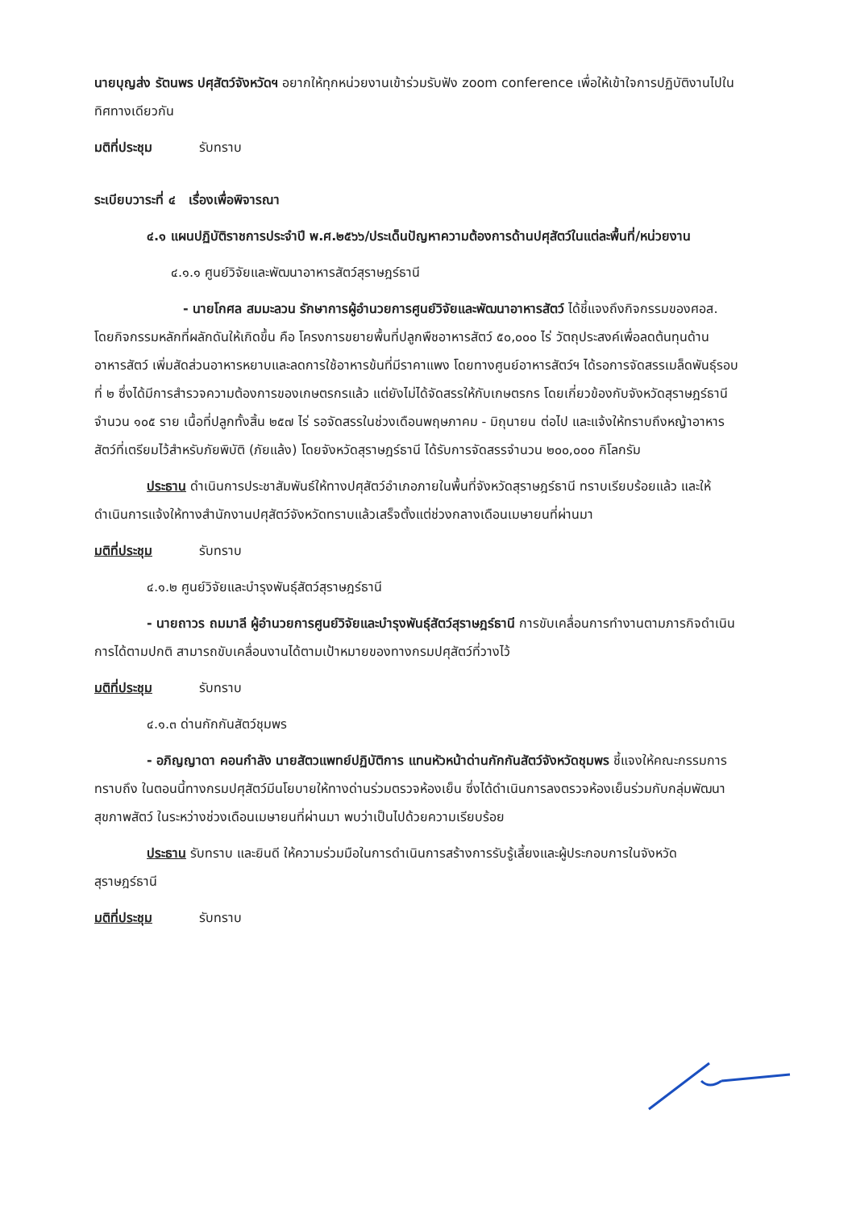นายบุญส่ง รัตนพร ปศุสัตว์จังหวัดฯ อยากให้ทุกหน่วยงานเข้าร่วมรับฟัง zoom conference เพื่อให้เข้าใจการปฏิบัติงานไปในทิศทางเดียวกัน
มติที่ประชุม รับทราบ
ระเบียบวาระที่ ๔ เรื่องเพื่อพิจารณา
๔.๑ แผนปฏิบัติราชการประจำปี พ.ศ.๒๕๖๖/ประเด็นปัญหาความต้องการด้านปศุสัตว์ในแต่ละพื้นที่/หน่วยงาน
๔.๑.๑ ศูนย์วิจัยและพัฒนาอาหารสัตว์สุราษฎร์ธานี
- นายโกศล สมมะลวน รักษาการผู้อำนวยการศูนย์วิจัยและพัฒนาอาหารสัตว์ ได้ชี้แจงถึงกิจกรรมของศอส. โดยกิจกรรมหลักที่ผลักดันให้เกิดขึ้น คือ โครงการขยายพื้นที่ปลูกพืชอาหารสัตว์ ๕๐,๐๐๐ ไร่ วัตถุประสงค์เพื่อลดต้นทุนด้านอาหารสัตว์ เพิ่มสัดส่วนอาหารหยาบและลดการใช้อาหารข้นที่มีราคาแพง โดยทางศูนย์อาหารสัตว์ฯ ได้รอการจัดสรรเมล็ดพันธุ์รอบที่ ๒ ซึ่งได้มีการสำรวจความต้องการของเกษตรกรแล้ว แต่ยังไม่ได้จัดสรรให้กับเกษตรกร โดยเกี่ยวข้องกับจังหวัดสุราษฎร์ธานี จำนวน ๑๐๕ ราย เนื้อที่ปลูกทั้งสิ้น ๒๕๗ ไร่ รอจัดสรรในช่วงเดือนพฤษภาคม - มิถุนายน ต่อไป และแจ้งให้ทราบถึงหญ้าอาหารสัตว์ที่เตรียมไว้สำหรับภัยพิบัติ (ภัยแล้ง) โดยจังหวัดสุราษฎร์ธานี ได้รับการจัดสรรจำนวน ๒๐๐,๐๐๐ กิโลกรัม
ประธาน ดำเนินการประชาสัมพันธ์ให้ทางปศุสัตว์อำเภอภายในพื้นที่จังหวัดสุราษฎร์ธานี ทราบเรียบร้อยแล้ว และให้ดำเนินการแจ้งให้ทางสำนักงานปศุสัตว์จังหวัดทราบแล้วเสร็จตั้งแต่ช่วงกลางเดือนเมษายนที่ผ่านมา
มติที่ประชุม รับทราบ
๔.๑.๒ ศูนย์วิจัยและบำรุงพันธุ์สัตว์สุราษฎร์ธานี
- นายถาวร ถมมาลี ผู้อำนวยการศูนย์วิจัยและบำรุงพันธุ์สัตว์สุราษฎร์ธานี การขับเคลื่อนการทำงานตามภารกิจดำเนินการได้ตามปกติ สามารถขับเคลื่อนงานได้ตามเป้าหมายของทางกรมปศุสัตว์ที่วางไว้
มติที่ประชุม รับทราบ
๔.๑.๓ ด่านกักกันสัตว์ชุมพร
- อภิญญาดา คอนกำลัง นายสัตวแพทย์ปฏิบัติการ แทนหัวหน้าด่านกักกันสัตว์จังหวัดชุมพร ชี้แจงให้คณะกรรมการทราบถึง ในตอนนี้ทางกรมปศุสัตว์มีนโยบายให้ทางด่านร่วมตรวจห้องเย็น ซึ่งได้ดำเนินการลงตรวจห้องเย็นร่วมกับกลุ่มพัฒนาสุขภาพสัตว์ ในระหว่างช่วงเดือนเมษายนที่ผ่านมา พบว่าเป็นไปด้วยความเรียบร้อย
ประธาน รับทราบ และยินดี ให้ความร่วมมือในการดำเนินการสร้างการรับรู้เลี้ยงและผู้ประกอบการในจังหวัดสุราษฎร์ธานี
มติที่ประชุม รับทราบ